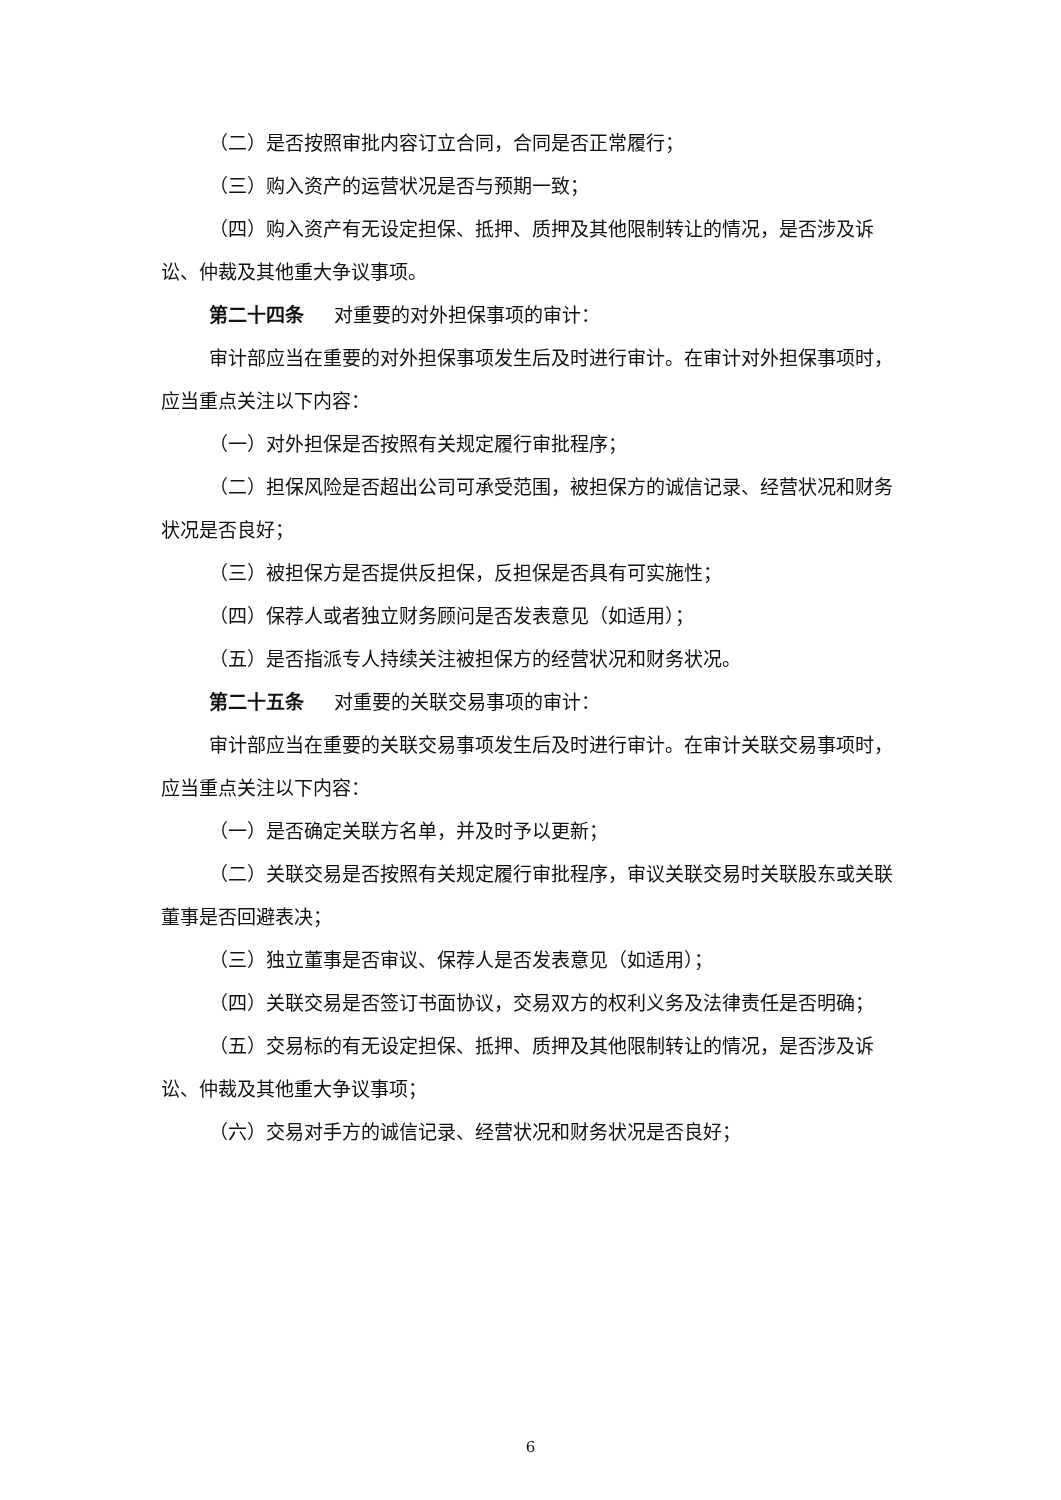（二）是否按照审批内容订立合同，合同是否正常履行；
（三）购入资产的运营状况是否与预期一致；
（四）购入资产有无设定担保、抵押、质押及其他限制转让的情况，是否涉及诉讼、仲裁及其他重大争议事项。
第二十四条 对重要的对外担保事项的审计：
审计部应当在重要的对外担保事项发生后及时进行审计。在审计对外担保事项时，应当重点关注以下内容：
（一）对外担保是否按照有关规定履行审批程序；
（二）担保风险是否超出公司可承受范围，被担保方的诚信记录、经营状况和财务状况是否良好；
（三）被担保方是否提供反担保，反担保是否具有可实施性；
（四）保荐人或者独立财务顾问是否发表意见（如适用）；
（五）是否指派专人持续关注被担保方的经营状况和财务状况。
第二十五条 对重要的关联交易事项的审计：
审计部应当在重要的关联交易事项发生后及时进行审计。在审计关联交易事项时，应当重点关注以下内容：
（一）是否确定关联方名单，并及时予以更新；
（二）关联交易是否按照有关规定履行审批程序，审议关联交易时关联股东或关联董事是否回避表决；
（三）独立董事是否审议、保荐人是否发表意见（如适用）；
（四）关联交易是否签订书面协议，交易双方的权利义务及法律责任是否明确；
（五）交易标的有无设定担保、抵押、质押及其他限制转让的情况，是否涉及诉讼、仲裁及其他重大争议事项；
（六）交易对手方的诚信记录、经营状况和财务状况是否良好；
6